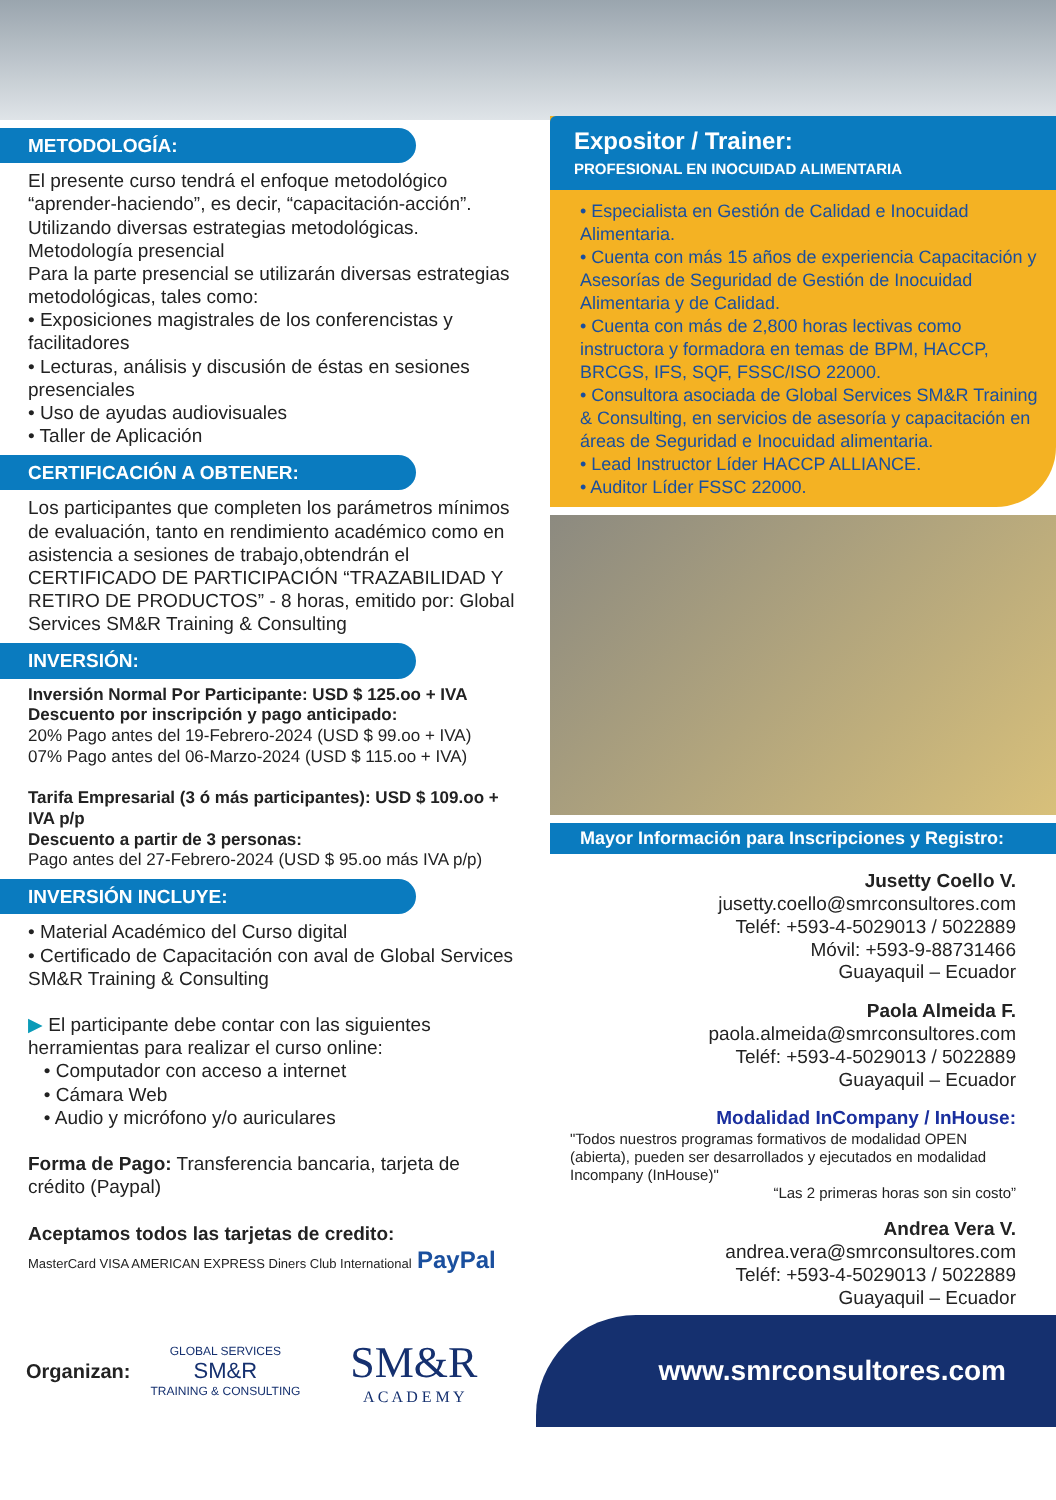METODOLOGÍA:
El presente curso tendrá el enfoque metodológico “aprender-haciendo”, es decir, “capacitación-acción”. Utilizando diversas estrategias metodológicas.
Metodología presencial
Para la parte presencial se utilizarán diversas estrategias metodológicas, tales como:
• Exposiciones magistrales de los conferencistas y facilitadores
• Lecturas, análisis y discusión de éstas en sesiones presenciales
• Uso de ayudas audiovisuales
• Taller de Aplicación
CERTIFICACIÓN A OBTENER:
Los participantes que completen los parámetros mínimos de evaluación, tanto en rendimiento académico como en asistencia a sesiones de trabajo,obtendrán el CERTIFICADO DE PARTICIPACIÓN “TRAZABILIDAD Y RETIRO DE PRODUCTOS” - 8 horas, emitido por: Global Services SM&R Training & Consulting
INVERSIÓN:
Inversión Normal Por Participante: USD $ 125.oo + IVA
Descuento por inscripción y pago anticipado:
20% Pago antes del 19-Febrero-2024 (USD $ 99.oo + IVA)
07% Pago antes del 06-Marzo-2024 (USD $ 115.oo + IVA)
Tarifa Empresarial (3 ó más participantes): USD $ 109.oo + IVA p/p
Descuento a partir de 3 personas:
Pago antes del 27-Febrero-2024 (USD $ 95.oo más IVA p/p)
INVERSIÓN INCLUYE:
• Material Académico del Curso digital
• Certificado de Capacitación con aval de Global Services SM&R Training & Consulting
▶ El participante debe contar con las siguientes herramientas para realizar el curso online:
• Computador con acceso a internet
• Cámara Web
• Audio y micrófono y/o auriculares
Forma de Pago: Transferencia bancaria, tarjeta de crédito (Paypal)
Aceptamos todos las tarjetas de credito:
MasterCard VISA AMERICAN EXPRESS Diners Club International PayPal
Expositor / Trainer:
PROFESIONAL EN INOCUIDAD ALIMENTARIA
• Especialista en Gestión de Calidad e Inocuidad Alimentaria.
• Cuenta con más 15 años de experiencia Capacitación y Asesorías de Seguridad de Gestión de Inocuidad Alimentaria y de Calidad.
• Cuenta con más de 2,800 horas lectivas como instructora y formadora en temas de BPM, HACCP, BRCGS, IFS, SQF, FSSC/ISO 22000.
• Consultora asociada de Global Services SM&R Training & Consulting, en servicios de asesoría y capacitación en áreas de Seguridad e Inocuidad alimentaria.
• Lead Instructor Líder HACCP ALLIANCE.
• Auditor Líder FSSC 22000.
Mayor Información para Inscripciones y Registro:
Jusetty Coello V.
jusetty.coello@smrconsultores.com
Teléf: +593-4-5029013 / 5022889
Móvil: +593-9-88731466
Guayaquil – Ecuador
Paola Almeida F.
paola.almeida@smrconsultores.com
Teléf: +593-4-5029013 / 5022889
Guayaquil – Ecuador
Modalidad InCompany / InHouse:
"Todos nuestros programas formativos de modalidad OPEN (abierta), pueden ser desarrollados y ejecutados en modalidad Incompany (InHouse)"
“Las 2 primeras horas son sin costo”
Andrea Vera V.
andrea.vera@smrconsultores.com
Teléf: +593-4-5029013 / 5022889
Guayaquil – Ecuador
Organizan: GLOBAL SERVICES
SM&R
TRAINING & CONSULTING SM&R
A C A D E M Y
www.smrconsultores.com